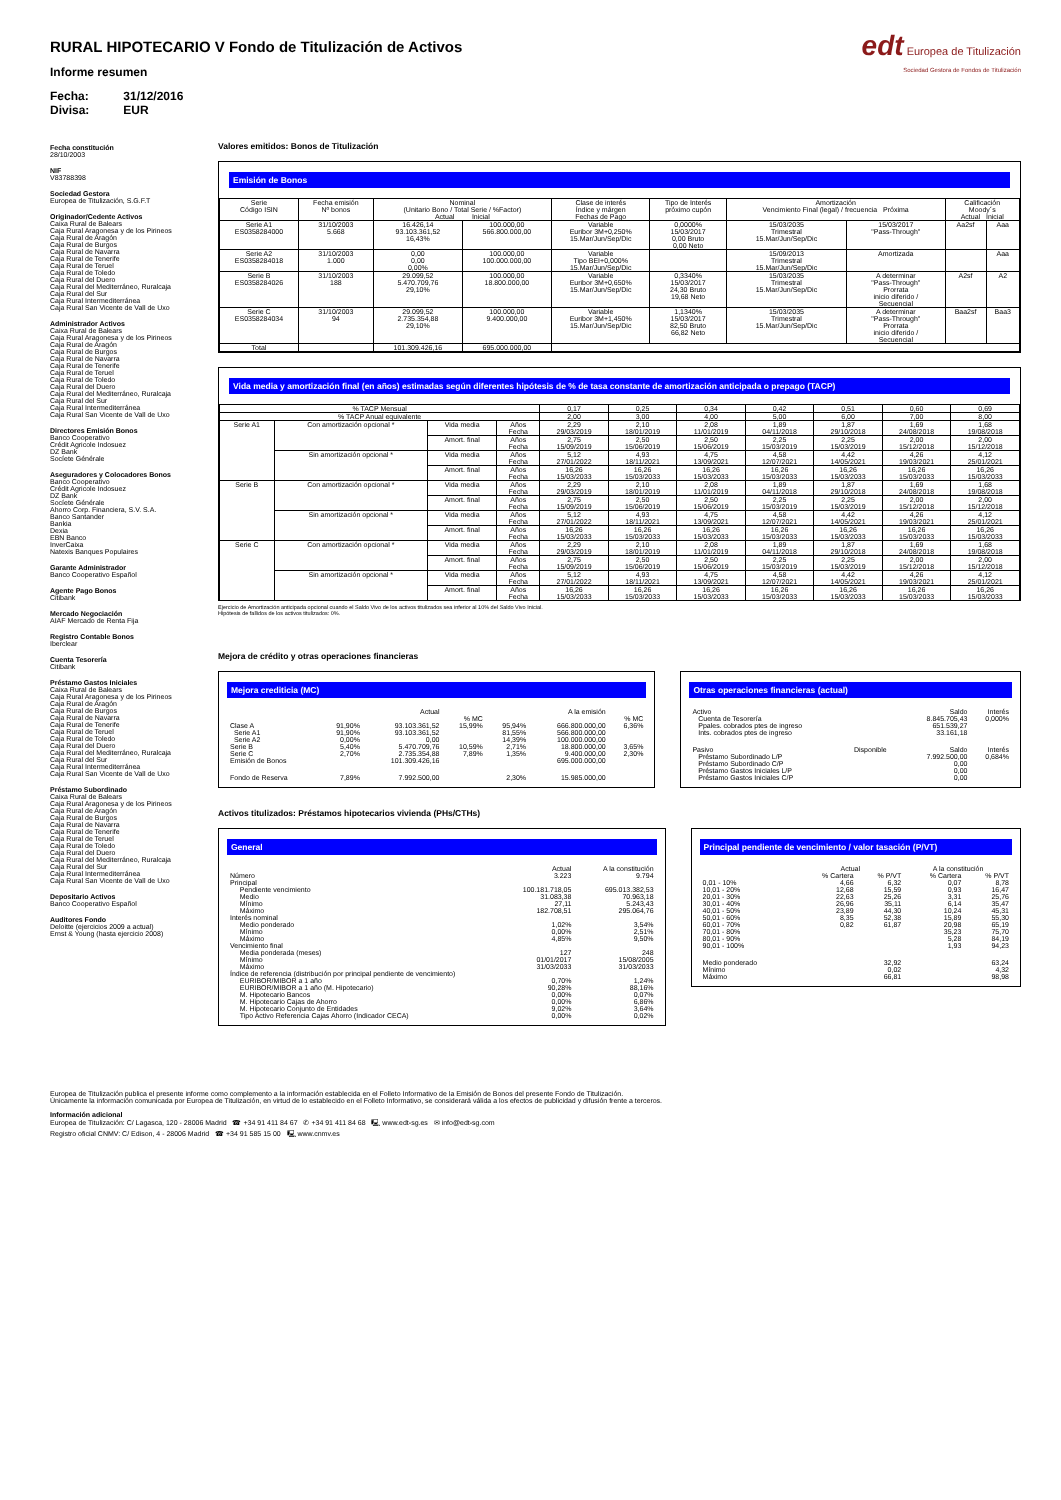RURAL HIPOTECARIO V Fondo de Titulización de Activos
Informe resumen
Fecha: 31/12/2016
Divisa: EUR
edt Europea de Titulización
Sociedad Gestora de Fondos de Titulización
Fecha constitución
28/10/2003
NIF
V83788398
Sociedad Gestora
Europea de Titulización, S.G.F.T
Originador/Cedente Activos
Caixa Rural de Balears
Caja Rural Aragonesa y de los Pirineos
Caja Rural de Aragón
Caja Rural de Burgos
Caja Rural de Navarra
Caja Rural de Tenerife
Caja Rural de Teruel
Caja Rural de Toledo
Caja Rural del Duero
Caja Rural del Mediterráneo, Ruralcaja
Caja Rural del Sur
Caja Rural Intermediterránea
Caja Rural San Vicente de Vall de Uxo
Administrador Activos
Caixa Rural de Balears
Caja Rural Aragonesa y de los Pirineos
Caja Rural de Aragón
Caja Rural de Burgos
Caja Rural de Navarra
Caja Rural de Tenerife
Caja Rural de Teruel
Caja Rural de Toledo
Caja Rural del Duero
Caja Rural del Mediterráneo, Ruralcaja
Caja Rural del Sur
Caja Rural Intermediterránea
Caja Rural San Vicente de Vall de Uxo
Directores Emisión Bonos
Banco Cooperativo
Crédit Agricole Indosuez
DZ Bank
Socíete Générale
Aseguradores y Colocadores Bonos
Banco Cooperativo
Crédit Agricole Indosuez
DZ Bank
Socíete Générale
Ahorro Corp. Financiera, S.V. S.A.
Banco Santander
Bankia
Dexia
EBN Banco
InverCaixa
Natexis Banques Populaires
Garante Administrador
Banco Cooperativo Español
Agente Pago Bonos
Citibank
Mercado Negociación
AIAF Mercado de Renta Fija
Registro Contable Bonos
Iberclear
Cuenta Tesorería
Citibank
Préstamo Gastos Iniciales
Caixa Rural de Balears
Caja Rural Aragonesa y de los Pirineos
Caja Rural de Aragón
Caja Rural de Burgos
Caja Rural de Navarra
Caja Rural de Tenerife
Caja Rural de Teruel
Caja Rural de Toledo
Caja Rural del Duero
Caja Rural del Mediterráneo, Ruralcaja
Caja Rural del Sur
Caja Rural Intermediterránea
Caja Rural San Vicente de Vall de Uxo
Préstamo Subordinado
Caixa Rural de Balears
Caja Rural Aragonesa y de los Pirineos
Caja Rural de Aragón
Caja Rural de Burgos
Caja Rural de Navarra
Caja Rural de Tenerife
Caja Rural de Teruel
Caja Rural de Toledo
Caja Rural del Duero
Caja Rural del Mediterráneo, Ruralcaja
Caja Rural del Sur
Caja Rural Intermediterránea
Caja Rural San Vicente de Vall de Uxo
Depositario Activos
Banco Cooperativo Español
Auditores Fondo
Deloitte (ejercicios 2009 a actual)
Ernst & Young (hasta ejercicio 2008)
Valores emitidos: Bonos de Titulización
Emisión de Bonos
| Serie Código ISIN | Fecha emisión Nº bonos | Nominal (Unitario Bono / Total Serie / %Factor) Actual Inicial | | Clase de interés Índice y márgen Fechas de Pago | Tipo de Interés próximo cupón | Amortización Vencimiento Final (legal) / frecuencia Próxima | | Calificación Moody´s Actual Inicial | |
| --- | --- | --- | --- | --- | --- | --- | --- | --- | --- |
| Serie A1 ES0358284000 | 31/10/2003 5.668 | 16.426,14 93.103.361,52 16,43% | 100.000,00 566.800.000,00 | Variable Euribor 3M+0,250% 15.Mar/Jun/Sep/Dic | 0,0000% 15/03/2017 0,00 Bruto 0,00 Neto | 15/03/2035 Trimestral 15.Mar/Jun/Sep/Dic | 15/03/2017 "Pass-Through" | Aa2sf | Aaa |
| Serie A2 ES0358284018 | 31/10/2003 1.000 | 0,00 0,00 0,00% | 100.000,00 100.000.000,00 | Variable Tipo BEI+0,000% 15.Mar/Jun/Sep/Dic | | 15/09/2013 Trimestral 15.Mar/Jun/Sep/Dic | Amortizada | | Aaa |
| Serie B ES0358284026 | 31/10/2003 188 | 29.099,52 5.470.709,76 29,10% | 100.000,00 18.800.000,00 | Variable Euribor 3M+0,650% 15.Mar/Jun/Sep/Dic | 0,3340% 15/03/2017 24,30 Bruto 19,68 Neto | 15/03/2035 Trimestral 15.Mar/Jun/Sep/Dic | A determinar "Pass-Through" Prorrata inicio diferido / Secuencial | A2sf | A2 |
| Serie C ES0358284034 | 31/10/2003 94 | 29.099,52 2.735.354,88 29,10% | 100.000,00 9.400.000,00 | Variable Euribor 3M+1,450% 15.Mar/Jun/Sep/Dic | 1,1340% 15/03/2017 82,50 Bruto 66,82 Neto | 15/03/2035 Trimestral 15.Mar/Jun/Sep/Dic | A determinar "Pass-Through" Prorrata inicio diferido / Secuencial | Baa2sf | Baa3 |
| Total | | 101.309.426,16 | 695.000.000,00 | | | | | | |
Vida media y amortización final (en años) estimadas según diferentes hipótesis de % de tasa constante de amortización anticipada o prepago (TACP)
| % TACP Mensual | | | | 0,17 | 0,25 | 0,34 | 0,42 | 0,51 | 0,60 | 0,69 |
| % TACP Anual equivalente | | | | 2,00 | 3,00 | 4,00 | 5,00 | 6,00 | 7,00 | 8,00 |
| Serie A1 | Con amortización opcional * | Vida media | Años Fecha | 2,29 29/03/2019 | 2,10 18/01/2019 | 2,08 11/01/2019 | 1,89 04/11/2018 | 1,87 29/10/2018 | 1,69 24/08/2018 | 1,68 19/08/2018 |
| | | Amort. final | Años Fecha | 2,75 15/09/2019 | 2,50 15/06/2019 | 2,50 15/06/2019 | 2,25 15/03/2019 | 2,25 15/03/2019 | 2,00 15/12/2018 | 2,00 15/12/2018 |
| | Sin amortización opcional * | Vida media | Años Fecha | 5,12 27/01/2022 | 4,93 18/11/2021 | 4,75 13/09/2021 | 4,58 12/07/2021 | 4,42 14/05/2021 | 4,26 19/03/2021 | 4,12 25/01/2021 |
| | | Amort. final | Años Fecha | 16,26 15/03/2033 | 16,26 15/03/2033 | 16,26 15/03/2033 | 16,26 15/03/2033 | 16,26 15/03/2033 | 16,26 15/03/2033 | 16,26 15/03/2033 |
| Serie B | Con amortización opcional * | Vida media | Años Fecha | 2,29 29/03/2019 | 2,10 18/01/2019 | 2,08 11/01/2019 | 1,89 04/11/2018 | 1,87 29/10/2018 | 1,69 24/08/2018 | 1,68 19/08/2018 |
| | | Amort. final | Años Fecha | 2,75 15/09/2019 | 2,50 15/06/2019 | 2,50 15/06/2019 | 2,25 15/03/2019 | 2,25 15/03/2019 | 2,00 15/12/2018 | 2,00 15/12/2018 |
| | Sin amortización opcional * | Vida media | Años Fecha | 5,12 27/01/2022 | 4,93 18/11/2021 | 4,75 13/09/2021 | 4,58 12/07/2021 | 4,42 14/05/2021 | 4,26 19/03/2021 | 4,12 25/01/2021 |
| | | Amort. final | Años Fecha | 16,26 15/03/2033 | 16,26 15/03/2033 | 16,26 15/03/2033 | 16,26 15/03/2033 | 16,26 15/03/2033 | 16,26 15/03/2033 | 16,26 15/03/2033 |
| Serie C | Con amortización opcional * | Vida media | Años Fecha | 2,29 29/03/2019 | 2,10 18/01/2019 | 2,08 11/01/2019 | 1,89 04/11/2018 | 1,87 29/10/2018 | 1,69 24/08/2018 | 1,68 19/08/2018 |
| | | Amort. final | Años Fecha | 2,75 15/09/2019 | 2,50 15/06/2019 | 2,50 15/06/2019 | 2,25 15/03/2019 | 2,25 15/03/2019 | 2,00 15/12/2018 | 2,00 15/12/2018 |
| | Sin amortización opcional * | Vida media | Años Fecha | 5,12 27/01/2022 | 4,93 18/11/2021 | 4,75 13/09/2021 | 4,58 12/07/2021 | 4,42 14/05/2021 | 4,26 19/03/2021 | 4,12 25/01/2021 |
| | | Amort. final | Años Fecha | 16,26 15/03/2033 | 16,26 15/03/2033 | 16,26 15/03/2033 | 16,26 15/03/2033 | 16,26 15/03/2033 | 16,26 15/03/2033 | 16,26 15/03/2033 |
Ejercicio de Amortización anticipada opcional cuando el Saldo Vivo de los activos titulizados sea inferior al 10% del Saldo Vivo Inicial.
Hipótesis de fallidos de los activos titulizados: 0%.
Mejora de crédito y otras operaciones financieras
Mejora crediticia (MC)
| | | Actual | | | A la emisión | |
| | | | % MC | | | % MC |
| Clase A | 91,90% | 93.103.361,52 | 15,99% | 95,94% | 666.800.000,00 | 6,36% |
| Serie A1 | 91,90% | 93.103.361,52 | | 81,55% | 566.800.000,00 | |
| Serie A2 | 0,00% | 0,00 | | 14,39% | 100.000.000,00 | |
| Serie B | 5,40% | 5.470.709,76 | 10,59% | 2,71% | 18.800.000,00 | 3,65% |
| Serie C | 2,70% | 2.735.354,88 | 7,89% | 1,35% | 9.400.000,00 | 2,30% |
| Emisión de Bonos | | 101.309.426,16 | | | 695.000.000,00 | |
| Fondo de Reserva | 7,89% | 7.992.500,00 | | 2,30% | 15.985.000,00 | |
Otras operaciones financieras (actual)
| Activo | | Saldo | Interés |
| Cuenta de Tesorería | | 8.845.705,43 | 0,000% |
| Ppales. cobrados ptes de ingreso | | 651.539,27 | |
| Ints. cobrados ptes de ingreso | | 33.161,18 | |
| Pasivo | Disponible | Saldo | Interés |
| Préstamo Subordinado L/P | | 7.992.500,00 | 0,684% |
| Préstamo Subordinado C/P | | 0,00 | |
| Préstamo Gastos Iniciales L/P | | 0,00 | |
| Préstamo Gastos Iniciales C/P | | 0,00 | |
Activos titulizados: Préstamos hipotecarios vivienda (PHs/CTHs)
General
| | Actual | A la constitución |
| Número | 3.223 | 9.794 |
| Principal | | |
| Pendiente vencimiento | 100.181.718,05 | 695.013.382,53 |
| Medio | 31.083,38 | 70.963,18 |
| Mínimo | 27,11 | 5.243,43 |
| Máximo | 182.708,51 | 295.064,76 |
| Interés nominal | | |
| Medio ponderado | 1,02% | 3,54% |
| Mínimo | 0,00% | 2,51% |
| Máximo | 4,85% | 9,50% |
| Vencimiento final | | |
| Media ponderada (meses) | 127 | 248 |
| Mínimo | 01/01/2017 | 15/08/2005 |
| Máximo | 31/03/2033 | 31/03/2033 |
| Índice de referencia (distribución por principal pendiente de vencimiento) | | |
| EURIBOR/MIBOR a 1 año | 0,70% | 1,24% |
| EURIBOR/MIBOR a 1 año (M. Hipotecario) | 90,28% | 88,16% |
| M. Hipotecario Bancos | 0,00% | 0,07% |
| M. Hipotecario Cajas de Ahorro | 0,00% | 6,86% |
| M. Hipotecario Conjunto de Entidades | 9,02% | 3,64% |
| Tipo Activo Referencia Cajas Ahorro (Indicador CECA) | 0,00% | 0,02% |
Principal pendiente de vencimiento / valor tasación (P/VT)
| | Actual | | A la constitución | |
| | % Cartera | % P/VT | % Cartera | % P/VT |
| 0,01 - 10% | 4,66 | 6,32 | 0,07 | 8,78 |
| 10,01 - 20% | 12,68 | 15,59 | 0,93 | 16,47 |
| 20,01 - 30% | 22,63 | 25,26 | 3,31 | 25,76 |
| 30,01 - 40% | 26,96 | 35,11 | 6,14 | 35,47 |
| 40,01 - 50% | 23,89 | 44,30 | 10,24 | 45,31 |
| 50,01 - 60% | 8,35 | 52,38 | 15,89 | 55,30 |
| 60,01 - 70% | 0,82 | 61,87 | 20,98 | 65,19 |
| 70,01 - 80% | | | 35,23 | 75,70 |
| 80,01 - 90% | | | 5,28 | 84,19 |
| 90,01 - 100% | | | 1,93 | 94,23 |
| Medio ponderado | | 32,92 | | 63,24 |
| Mínimo | | 0,02 | | 4,32 |
| Máximo | | 66,81 | | 98,98 |
Europea de Titulización publica el presente informe como complemento a la información establecida en el Folleto Informativo de la Emisión de Bonos del presente Fondo de Titulización.
Únicamente la información comunicada por Europea de Titulización, en virtud de lo establecido en el Folleto Informativo, se considerará válida a los efectos de publicidad y difusión frente a terceros.
Información adicional
Europea de Titulización: C/ Lagasca, 120 - 28006 Madrid ☎ +34 91 411 84 67 ✆ +34 91 411 84 68 🖳 www.edt-sg.es ✉ info@edt-sg.com
Registro oficial CNMV: C/ Edison, 4 - 28006 Madrid ☎ +34 91 585 15 00 🖳 www.cnmv.es